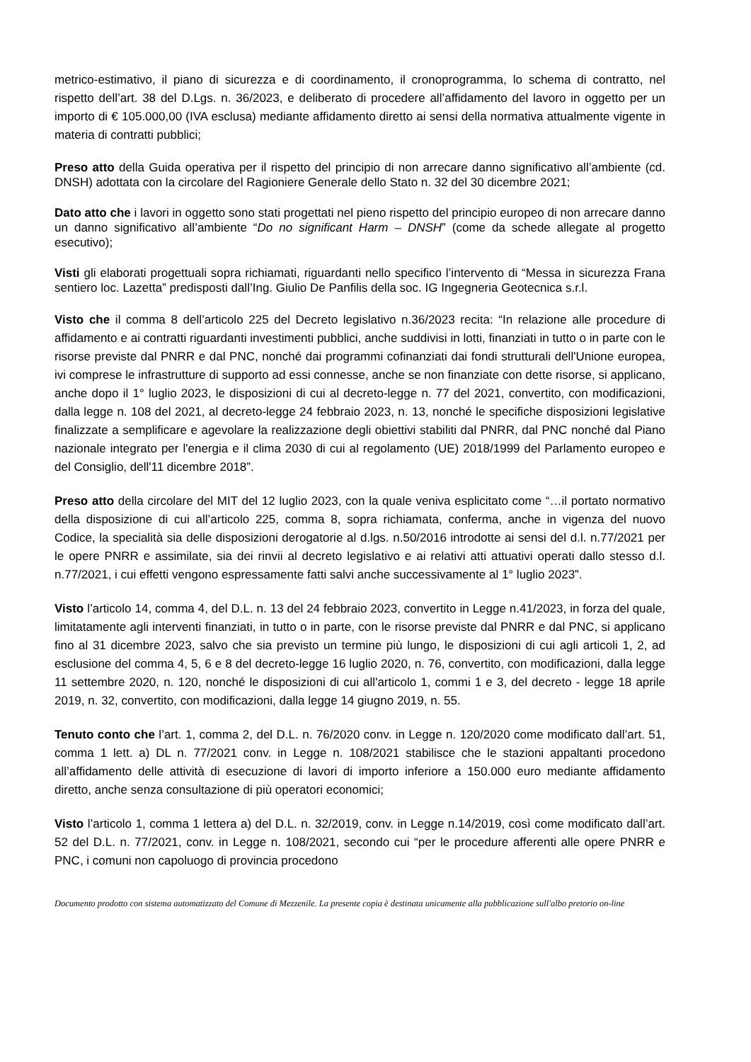metrico-estimativo, il piano di sicurezza e di coordinamento, il cronoprogramma, lo schema di contratto, nel rispetto dell’art. 38 del D.Lgs. n. 36/2023, e deliberato di procedere all’affidamento del lavoro in oggetto per un importo di € 105.000,00 (IVA esclusa) mediante affidamento diretto ai sensi della normativa attualmente vigente in materia di contratti pubblici;
Preso atto della Guida operativa per il rispetto del principio di non arrecare danno significativo all’ambiente (cd. DNSH) adottata con la circolare del Ragioniere Generale dello Stato n. 32 del 30 dicembre 2021;
Dato atto che i lavori in oggetto sono stati progettati nel pieno rispetto del principio europeo di non arrecare danno un danno significativo all’ambiente “Do no significant Harm – DNSH” (come da schede allegate al progetto esecutivo);
Visti gli elaborati progettuali sopra richiamati, riguardanti nello specifico l’intervento di “Messa in sicurezza Frana sentiero loc. Lazetta” predisposti dall’Ing. Giulio De Panfilis della soc. IG Ingegneria Geotecnica s.r.l.
Visto che il comma 8 dell’articolo 225 del Decreto legislativo n.36/2023 recita: “In relazione alle procedure di affidamento e ai contratti riguardanti investimenti pubblici, anche suddivisi in lotti, finanziati in tutto o in parte con le risorse previste dal PNRR e dal PNC, nonché dai programmi cofinanziati dai fondi strutturali dell'Unione europea, ivi comprese le infrastrutture di supporto ad essi connesse, anche se non finanziate con dette risorse, si applicano, anche dopo il 1° luglio 2023, le disposizioni di cui al decreto-legge n. 77 del 2021, convertito, con modificazioni, dalla legge n. 108 del 2021, al decreto-legge 24 febbraio 2023, n. 13, nonché le specifiche disposizioni legislative finalizzate a semplificare e agevolare la realizzazione degli obiettivi stabiliti dal PNRR, dal PNC nonché dal Piano nazionale integrato per l'energia e il clima 2030 di cui al regolamento (UE) 2018/1999 del Parlamento europeo e del Consiglio, dell'11 dicembre 2018”.
Preso atto della circolare del MIT del 12 luglio 2023, con la quale veniva esplicitato come “…il portato normativo della disposizione di cui all’articolo 225, comma 8, sopra richiamata, conferma, anche in vigenza del nuovo Codice, la specialità sia delle disposizioni derogatorie al d.lgs. n.50/2016 introdotte ai sensi del d.l. n.77/2021 per le opere PNRR e assimilate, sia dei rinvii al decreto legislativo e ai relativi atti attuativi operati dallo stesso d.l. n.77/2021, i cui effetti vengono espressamente fatti salvi anche successivamente al 1° luglio 2023”.
Visto l’articolo 14, comma 4, del D.L. n. 13 del 24 febbraio 2023, convertito in Legge n.41/2023, in forza del quale, limitatamente agli interventi finanziati, in tutto o in parte, con le risorse previste dal PNRR e dal PNC, si applicano fino al 31 dicembre 2023, salvo che sia previsto un termine più lungo, le disposizioni di cui agli articoli 1, 2, ad esclusione del comma 4, 5, 6 e 8 del decreto-legge 16 luglio 2020, n. 76, convertito, con modificazioni, dalla legge 11 settembre 2020, n. 120, nonché le disposizioni di cui all'articolo 1, commi 1 e 3, del decreto - legge 18 aprile 2019, n. 32, convertito, con modificazioni, dalla legge 14 giugno 2019, n. 55.
Tenuto conto che l’art. 1, comma 2, del D.L. n. 76/2020 conv. in Legge n. 120/2020 come modificato dall’art. 51, comma 1 lett. a) DL n. 77/2021 conv. in Legge n. 108/2021 stabilisce che le stazioni appaltanti procedono all’affidamento delle attività di esecuzione di lavori di importo inferiore a 150.000 euro mediante affidamento diretto, anche senza consultazione di più operatori economici;
Visto l’articolo 1, comma 1 lettera a) del D.L. n. 32/2019, conv. in Legge n.14/2019, così come modificato dall’art. 52 del D.L. n. 77/2021, conv. in Legge n. 108/2021, secondo cui “per le procedure afferenti alle opere PNRR e PNC, i comuni non capoluogo di provincia procedono
Documento prodotto con sistema automatizzato del Comune di Mezzenile. La presente copia è destinata unicamente alla pubblicazione sull'albo pretorio on-line